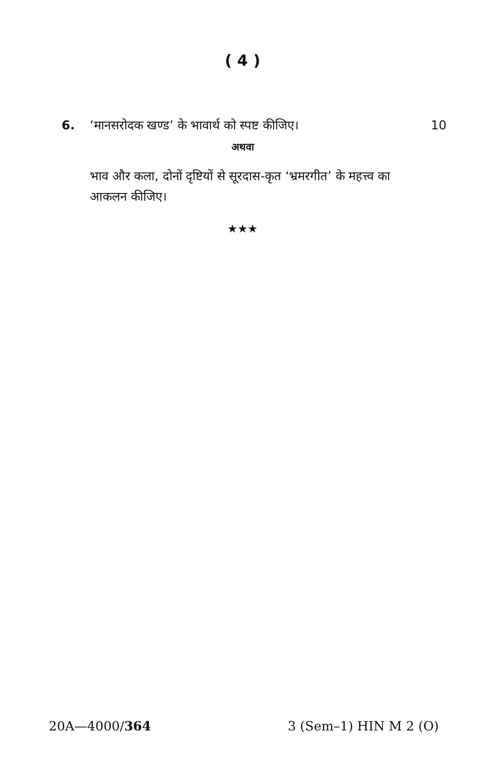( 4 )
6. ‘मानसरोदक खण्ड’ के भावार्थ को स्पष्ट कीजिए। 10
अथवा
भाव और कला, दोनों दृष्टियों से सूरदास-कृत ‘भ्रमरगीत’ के महत्त्व का आकलन कीजिए।
★★★
20A—4000/364 3 (Sem–1) HIN M 2 (O)